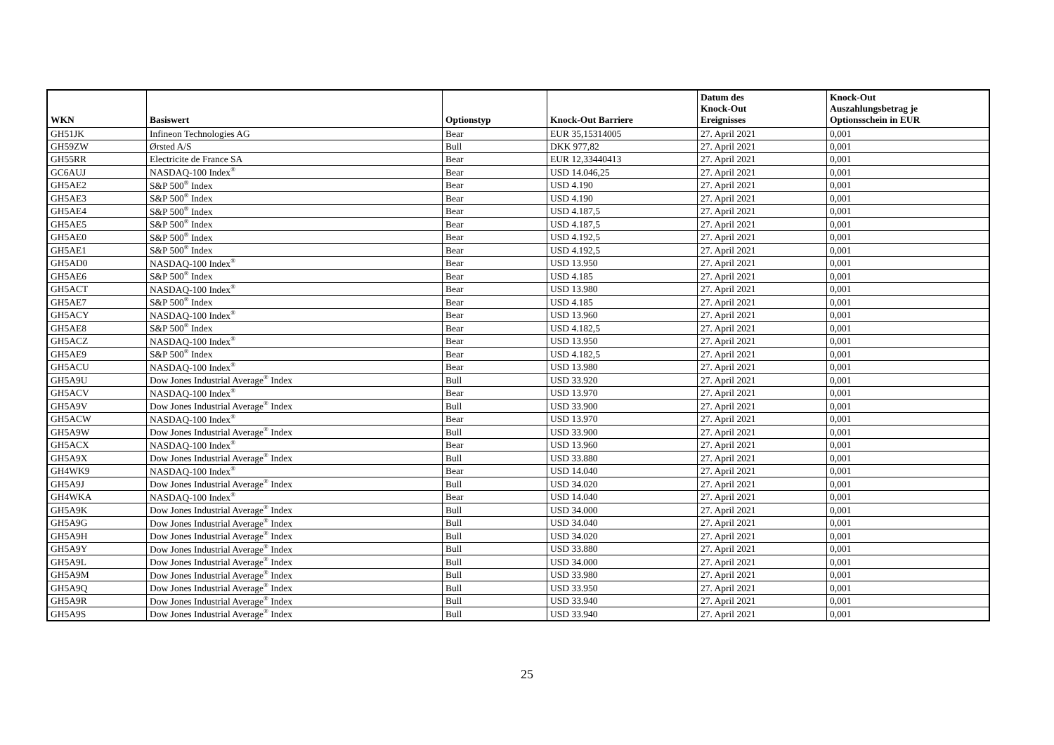| WKN | Basiswert | Optionstyp | Knock-Out Barriere | Datum des Knock-Out Ereignisses | Knock-Out Auszahlungsbetrag je Optionsschein in EUR |
| --- | --- | --- | --- | --- | --- |
| GH51JK | Infineon Technologies AG | Bear | EUR 35,15314005 | 27. April 2021 | 0,001 |
| GH59ZW | Ørsted A/S | Bull | DKK 977,82 | 27. April 2021 | 0,001 |
| GH55RR | Electricite de France SA | Bear | EUR 12,33440413 | 27. April 2021 | 0,001 |
| GC6AUJ | NASDAQ-100 Index<sup>®</sup> | Bear | USD 14.046,25 | 27. April 2021 | 0,001 |
| GH5AE2 | S&P 500<sup>®</sup> Index | Bear | USD 4.190 | 27. April 2021 | 0,001 |
| GH5AE3 | S&P 500<sup>®</sup> Index | Bear | USD 4.190 | 27. April 2021 | 0,001 |
| GH5AE4 | S&P 500<sup>®</sup> Index | Bear | USD 4.187,5 | 27. April 2021 | 0,001 |
| GH5AE5 | S&P 500<sup>®</sup> Index | Bear | USD 4.187,5 | 27. April 2021 | 0,001 |
| GH5AE0 | S&P 500<sup>®</sup> Index | Bear | USD 4.192,5 | 27. April 2021 | 0,001 |
| GH5AE1 | S&P 500<sup>®</sup> Index | Bear | USD 4.192,5 | 27. April 2021 | 0,001 |
| GH5AD0 | NASDAQ-100 Index<sup>®</sup> | Bear | USD 13.950 | 27. April 2021 | 0,001 |
| GH5AE6 | S&P 500<sup>®</sup> Index | Bear | USD 4.185 | 27. April 2021 | 0,001 |
| GH5ACT | NASDAQ-100 Index<sup>®</sup> | Bear | USD 13.980 | 27. April 2021 | 0,001 |
| GH5AE7 | S&P 500<sup>®</sup> Index | Bear | USD 4.185 | 27. April 2021 | 0,001 |
| GH5ACY | NASDAQ-100 Index<sup>®</sup> | Bear | USD 13.960 | 27. April 2021 | 0,001 |
| GH5AE8 | S&P 500<sup>®</sup> Index | Bear | USD 4.182,5 | 27. April 2021 | 0,001 |
| GH5ACZ | NASDAQ-100 Index<sup>®</sup> | Bear | USD 13.950 | 27. April 2021 | 0,001 |
| GH5AE9 | S&P 500<sup>®</sup> Index | Bear | USD 4.182,5 | 27. April 2021 | 0,001 |
| GH5ACU | NASDAQ-100 Index<sup>®</sup> | Bear | USD 13.980 | 27. April 2021 | 0,001 |
| GH5A9U | Dow Jones Industrial Average<sup>®</sup> Index | Bull | USD 33.920 | 27. April 2021 | 0,001 |
| GH5ACV | NASDAQ-100 Index<sup>®</sup> | Bear | USD 13.970 | 27. April 2021 | 0,001 |
| GH5A9V | Dow Jones Industrial Average<sup>®</sup> Index | Bull | USD 33.900 | 27. April 2021 | 0,001 |
| GH5ACW | NASDAQ-100 Index<sup>®</sup> | Bear | USD 13.970 | 27. April 2021 | 0,001 |
| GH5A9W | Dow Jones Industrial Average<sup>®</sup> Index | Bull | USD 33.900 | 27. April 2021 | 0,001 |
| GH5ACX | NASDAQ-100 Index<sup>®</sup> | Bear | USD 13.960 | 27. April 2021 | 0,001 |
| GH5A9X | Dow Jones Industrial Average<sup>®</sup> Index | Bull | USD 33.880 | 27. April 2021 | 0,001 |
| GH4WK9 | NASDAQ-100 Index<sup>®</sup> | Bear | USD 14.040 | 27. April 2021 | 0,001 |
| GH5A9J | Dow Jones Industrial Average<sup>®</sup> Index | Bull | USD 34.020 | 27. April 2021 | 0,001 |
| GH4WKA | NASDAQ-100 Index<sup>®</sup> | Bear | USD 14.040 | 27. April 2021 | 0,001 |
| GH5A9K | Dow Jones Industrial Average<sup>®</sup> Index | Bull | USD 34.000 | 27. April 2021 | 0,001 |
| GH5A9G | Dow Jones Industrial Average<sup>®</sup> Index | Bull | USD 34.040 | 27. April 2021 | 0,001 |
| GH5A9H | Dow Jones Industrial Average<sup>®</sup> Index | Bull | USD 34.020 | 27. April 2021 | 0,001 |
| GH5A9Y | Dow Jones Industrial Average<sup>®</sup> Index | Bull | USD 33.880 | 27. April 2021 | 0,001 |
| GH5A9L | Dow Jones Industrial Average<sup>®</sup> Index | Bull | USD 34.000 | 27. April 2021 | 0,001 |
| GH5A9M | Dow Jones Industrial Average<sup>®</sup> Index | Bull | USD 33.980 | 27. April 2021 | 0,001 |
| GH5A9Q | Dow Jones Industrial Average<sup>®</sup> Index | Bull | USD 33.950 | 27. April 2021 | 0,001 |
| GH5A9R | Dow Jones Industrial Average<sup>®</sup> Index | Bull | USD 33.940 | 27. April 2021 | 0,001 |
| GH5A9S | Dow Jones Industrial Average<sup>®</sup> Index | Bull | USD 33.940 | 27. April 2021 | 0,001 |
25